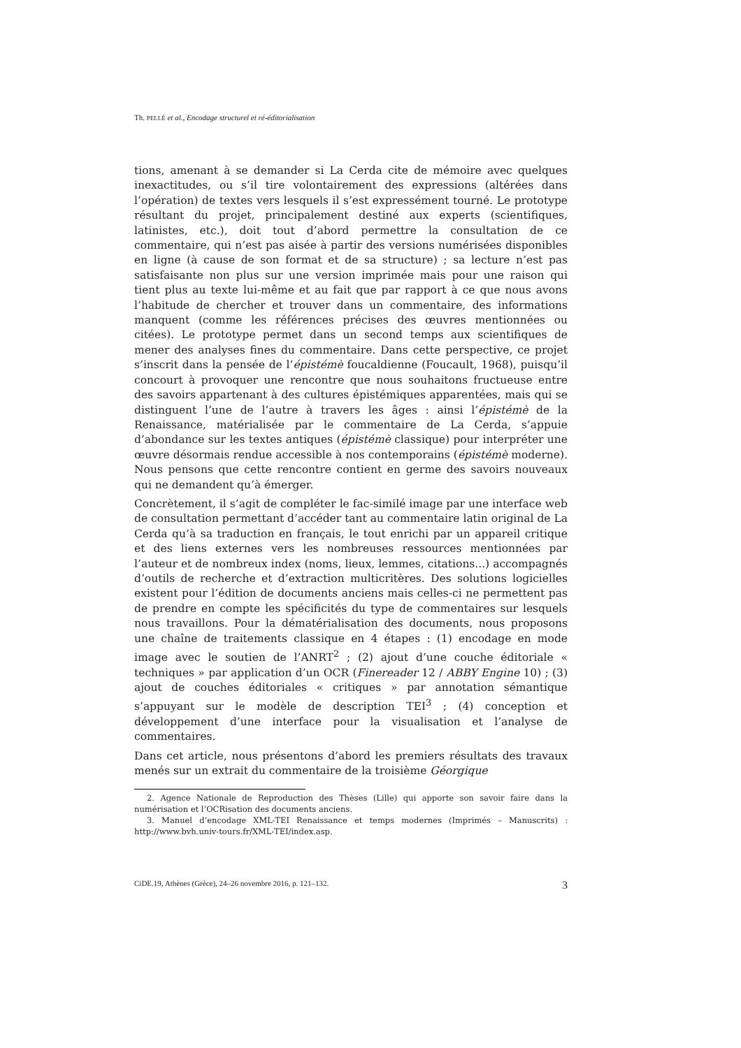Th. PELLÉ et al., Encodage structurel et ré-éditorialisation
tions, amenant à se demander si La Cerda cite de mémoire avec quelques inexactitudes, ou s’il tire volontairement des expressions (altérées dans l’opération) de textes vers lesquels il s’est expressément tourné. Le prototype résultant du projet, principalement destiné aux experts (scientifiques, latinistes, etc.), doit tout d’abord permettre la consultation de ce commentaire, qui n’est pas aisée à partir des versions numérisées disponibles en ligne (à cause de son format et de sa structure) ; sa lecture n’est pas satisfaisante non plus sur une version imprimée mais pour une raison qui tient plus au texte lui-même et au fait que par rapport à ce que nous avons l’habitude de chercher et trouver dans un commentaire, des informations manquent (comme les références précises des œuvres mentionnées ou citées). Le prototype permet dans un second temps aux scientifiques de mener des analyses fines du commentaire. Dans cette perspective, ce projet s’inscrit dans la pensée de l’épistémè foucaldienne (Foucault, 1968), puisqu’il concourt à provoquer une rencontre que nous souhaitons fructueuse entre des savoirs appartenant à des cultures épistémiques apparentées, mais qui se distinguent l’une de l’autre à travers les âges : ainsi l’épistémè de la Renaissance, matérialisée par le commentaire de La Cerda, s’appuie d’abondance sur les textes antiques (épistémè classique) pour interpréter une œuvre désormais rendue accessible à nos contemporains (épistémè moderne). Nous pensons que cette rencontre contient en germe des savoirs nouveaux qui ne demandent qu’à émerger.
Concrètement, il s’agit de compléter le fac-similé image par une interface web de consultation permettant d’accéder tant au commentaire latin original de La Cerda qu’à sa traduction en français, le tout enrichi par un appareil critique et des liens externes vers les nombreuses ressources mentionnées par l’auteur et de nombreux index (noms, lieux, lemmes, citations...) accompagnés d’outils de recherche et d’extraction multicritères. Des solutions logicielles existent pour l’édition de documents anciens mais celles-ci ne permettent pas de prendre en compte les spécificités du type de commentaires sur lesquels nous travaillons. Pour la dématérialisation des documents, nous proposons une chaîne de traitements classique en 4 étapes : (1) encodage en mode image avec le soutien de l’ANRT<sup>2</sup> ; (2) ajout d’une couche éditoriale « techniques » par application d’un OCR (Finereader 12 / ABBY Engine 10) ; (3) ajout de couches éditoriales « critiques » par annotation sémantique s’appuyant sur le modèle de description TEI<sup>3</sup> ; (4) conception et développement d’une interface pour la visualisation et l’analyse de commentaires.
Dans cet article, nous présentons d’abord les premiers résultats des travaux menés sur un extrait du commentaire de la troisième Géorgique
2. Agence Nationale de Reproduction des Thèses (Lille) qui apporte son savoir faire dans la numérisation et l’OCRisation des documents anciens.
3. Manuel d’encodage XML-TEI Renaissance et temps modernes (Imprimés – Manuscrits) : http://www.bvh.univ-tours.fr/XML-TEI/index.asp.
CiDE.19, Athènes (Grèce), 24–26 novembre 2016, p. 121–132. 3